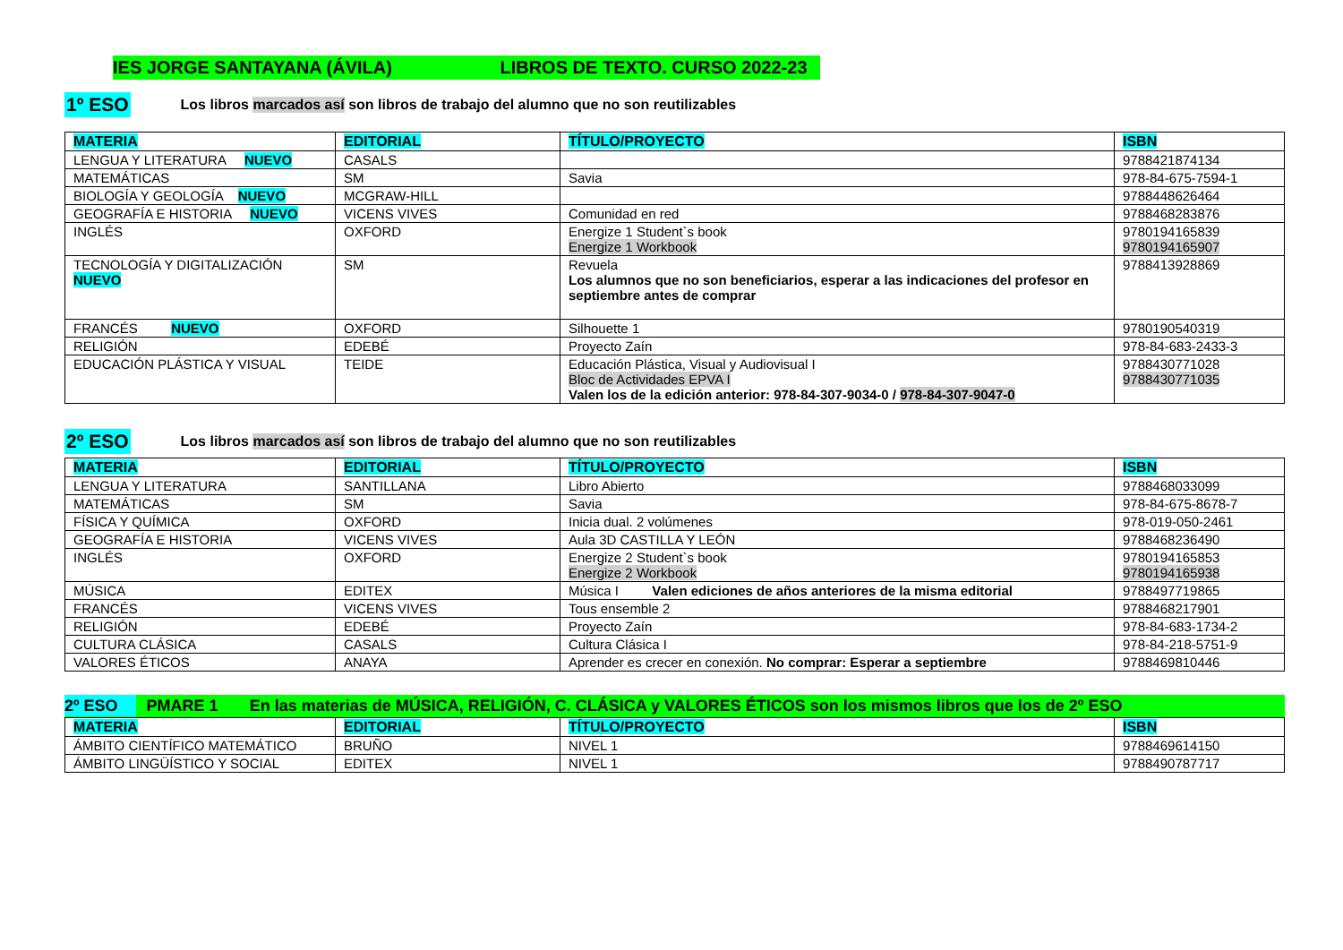IES JORGE SANTAYANA (ÁVILA) LIBROS DE TEXTO. CURSO 2022-23
1º ESO Los libros marcados así son libros de trabajo del alumno que no son reutilizables
| MATERIA | EDITORIAL | TÍTULO/PROYECTO | ISBN |
| --- | --- | --- | --- |
| LENGUA Y LITERATURA NUEVO | CASALS | | 9788421874134 |
| MATEMÁTICAS | SM | Savia | 978-84-675-7594-1 |
| BIOLOGÍA Y GEOLOGÍA NUEVO | MCGRAW-HILL | | 9788448626464 |
| GEOGRAFÍA E HISTORIA NUEVO | VICENS VIVES | Comunidad en red | 9788468283876 |
| INGLÉS | OXFORD | Energize 1 Student`s book Energize 1 Workbook | 9780194165839 9780194165907 |
| TECNOLOGÍA Y DIGITALIZACIÓN NUEVO | SM | Revuela Los alumnos que no son beneficiarios, esperar a las indicaciones del profesor en septiembre antes de comprar | 9788413928869 |
| FRANCÉS NUEVO | OXFORD | Silhouette 1 | 9780190540319 |
| RELIGIÓN | EDEBÉ | Proyecto Zaín | 978-84-683-2433-3 |
| EDUCACIÓN PLÁSTICA Y VISUAL | TEIDE | Educación Plástica, Visual y Audiovisual I Bloc de Actividades EPVA I Valen los de la edición anterior: 978-84-307-9034-0 / 978-84-307-9047-0 | 9788430771028 9788430771035 |
2º ESO Los libros marcados así son libros de trabajo del alumno que no son reutilizables
| MATERIA | EDITORIAL | TÍTULO/PROYECTO | ISBN |
| --- | --- | --- | --- |
| LENGUA Y LITERATURA | SANTILLANA | Libro Abierto | 9788468033099 |
| MATEMÁTICAS | SM | Savia | 978-84-675-8678-7 |
| FÍSICA Y QUÍMICA | OXFORD | Inicia dual. 2 volúmenes | 978-019-050-2461 |
| GEOGRAFÍA E HISTORIA | VICENS VIVES | Aula 3D CASTILLA Y LEÓN | 9788468236490 |
| INGLÉS | OXFORD | Energize 2 Student`s book Energize 2 Workbook | 9780194165853 9780194165938 |
| MÚSICA | EDITEX | Música I Valen ediciones de años anteriores de la misma editorial | 9788497719865 |
| FRANCÉS | VICENS VIVES | Tous ensemble 2 | 9788468217901 |
| RELIGIÓN | EDEBÉ | Proyecto Zaín | 978-84-683-1734-2 |
| CULTURA CLÁSICA | CASALS | Cultura Clásica I | 978-84-218-5751-9 |
| VALORES ÉTICOS | ANAYA | Aprender es crecer en conexión. No comprar: Esperar a septiembre | 9788469810446 |
2º ESO PMARE 1 En las materias de MÚSICA, RELIGIÓN, C. CLÁSICA y VALORES ÉTICOS son los mismos libros que los de 2º ESO
| MATERIA | EDITORIAL | TÍTULO/PROYECTO | ISBN |
| --- | --- | --- | --- |
| ÁMBITO CIENTÍFICO MATEMÁTICO | BRUÑO | NIVEL 1 | 9788469614150 |
| ÁMBITO LINGÜÍSTICO Y SOCIAL | EDITEX | NIVEL 1 | 9788490787717 |